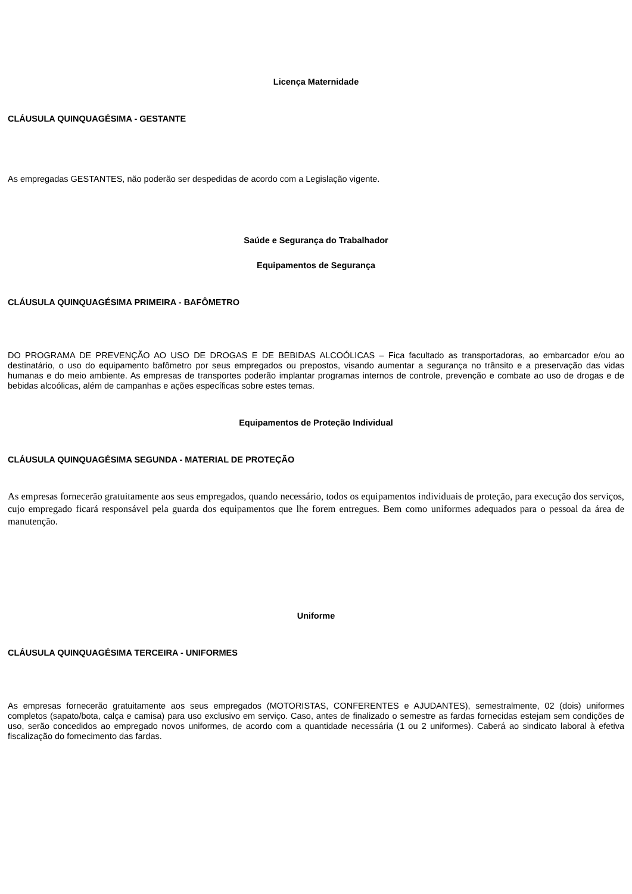Licença Maternidade
CLÁUSULA QUINQUAGÉSIMA - GESTANTE
As empregadas GESTANTES, não poderão ser despedidas de acordo com a Legislação vigente.
Saúde e Segurança do Trabalhador
Equipamentos de Segurança
CLÁUSULA QUINQUAGÉSIMA PRIMEIRA - BAFÔMETRO
DO PROGRAMA DE PREVENÇÃO AO USO DE DROGAS E DE BEBIDAS ALCOÓLICAS – Fica facultado as transportadoras, ao embarcador e/ou ao destinatário, o uso do equipamento bafômetro por seus empregados ou prepostos, visando aumentar a segurança no trânsito e a preservação das vidas humanas e do meio ambiente. As empresas de transportes poderão implantar programas internos de controle, prevenção e combate ao uso de drogas e de bebidas alcoólicas, além de campanhas e ações específicas sobre estes temas.
Equipamentos de Proteção Individual
CLÁUSULA QUINQUAGÉSIMA SEGUNDA - MATERIAL DE PROTEÇÃO
As empresas fornecerão gratuitamente aos seus empregados, quando necessário, todos os equipamentos individuais de proteção, para execução dos serviços, cujo empregado ficará responsável pela guarda dos equipamentos que lhe forem entregues. Bem como uniformes adequados para o pessoal da área de manutenção.
Uniforme
CLÁUSULA QUINQUAGÉSIMA TERCEIRA - UNIFORMES
As empresas fornecerão gratuitamente aos seus empregados (MOTORISTAS, CONFERENTES e AJUDANTES), semestralmente, 02 (dois) uniformes completos (sapato/bota, calça e camisa) para uso exclusivo em serviço. Caso, antes de finalizado o semestre as fardas fornecidas estejam sem condições de uso, serão concedidos ao empregado novos uniformes, de acordo com a quantidade necessária (1 ou 2 uniformes). Caberá ao sindicato laboral à efetiva fiscalização do fornecimento das fardas.